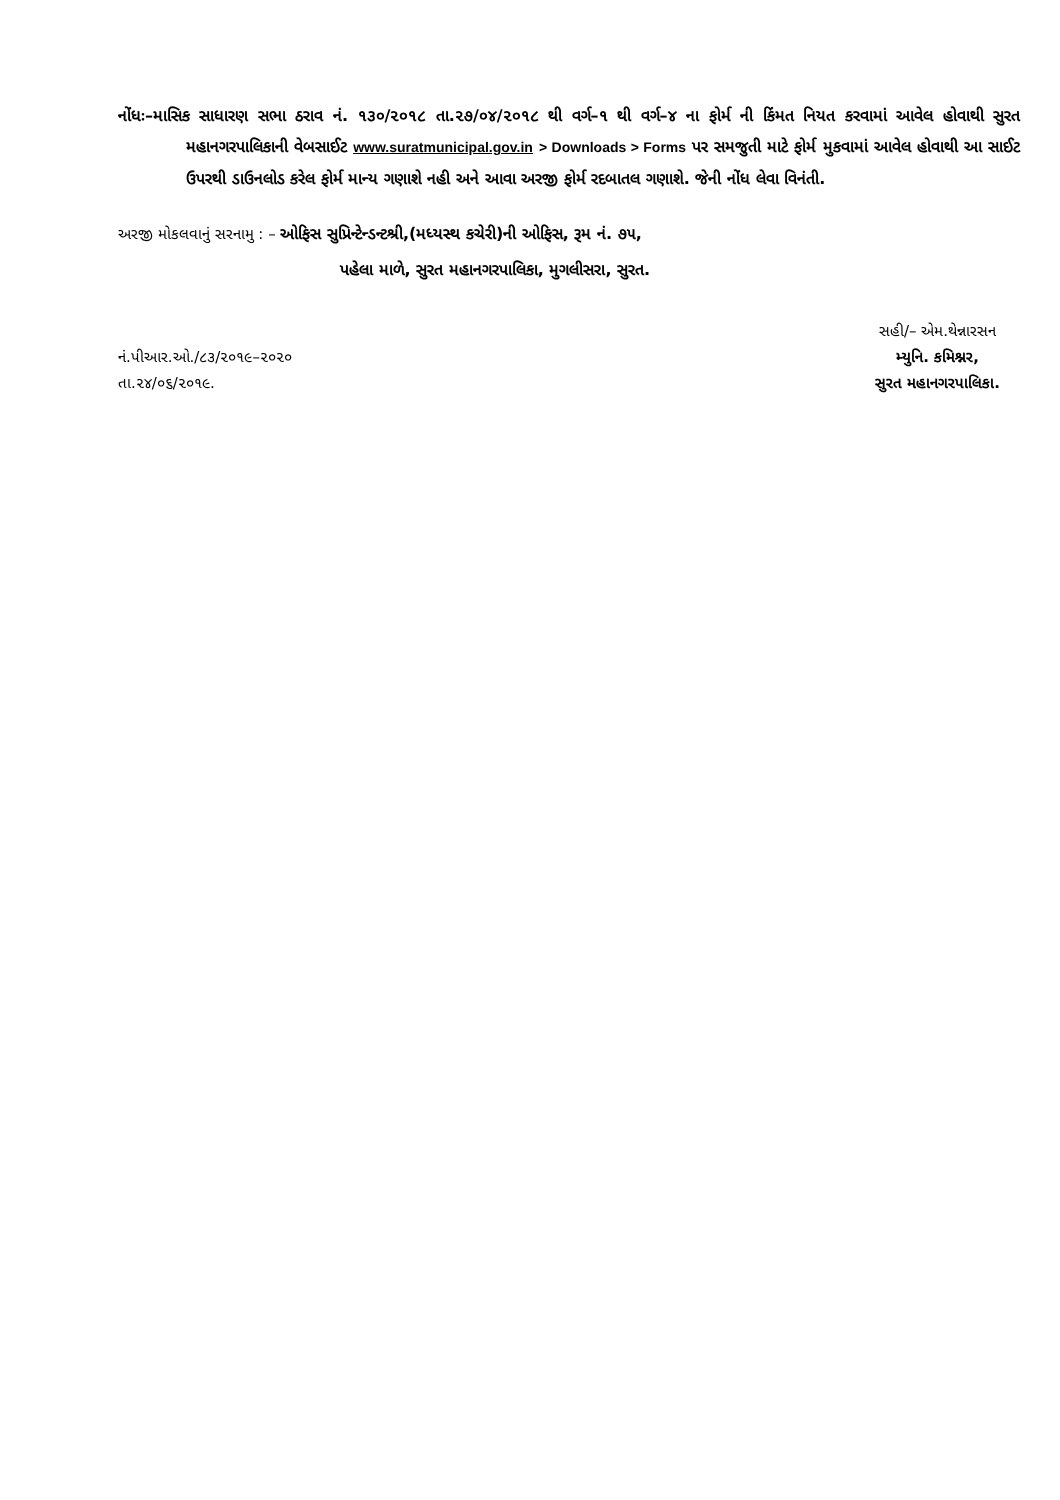નોંધઃ–માસિક સાધારણ સભા ઠરાવ નં. ૧૩૦/૨૦૧૮ તા.૨૭/૦૪/૨૦૧૮ થી વર્ગ–૧ થી વર્ગ–૪ ના ફોર્મ ની કિંમત નિયત કરવામાં આવેલ હોવાથી સુરત મહાનગરપાલિકાની વેબસાઈટ www.suratmunicipal.gov.in > Downloads > Forms પર સમજુતી માટે ફોર્મ મુકવામાં આવેલ હોવાથી આ સાઈટ ઉપરથી ડાઉનલોડ કરેલ ફોર્મ માન્ય ગણાશે નહી અને આવા અરજી ફોર્મ રદબાતલ ગણાશે. જેની નોંધ લેવા વિનંતી.
અરજી મોકલવાનું સરનામુ : – ઓફિસ સુપ્રિન્ટેન્ડન્ટશ્રી,(મધ્યસ્થ કચેરી)ની ઓફિસ, રૂમ નં. ૭૫,
પહેલા માળે, સુરત મહાનગરપાલિકા, મુગલીસરા, સુરત.
નં.પીઆર.ઓ./૮૩/૨૦૧૯–૨૦૨૦
તા.૨૪/૦૬/૨૦૧૯.
સહી/– એમ.થેન્નારસન
મ્યુનિ. કમિશ્નર,
સુરત મહાનગરપાલિકા.